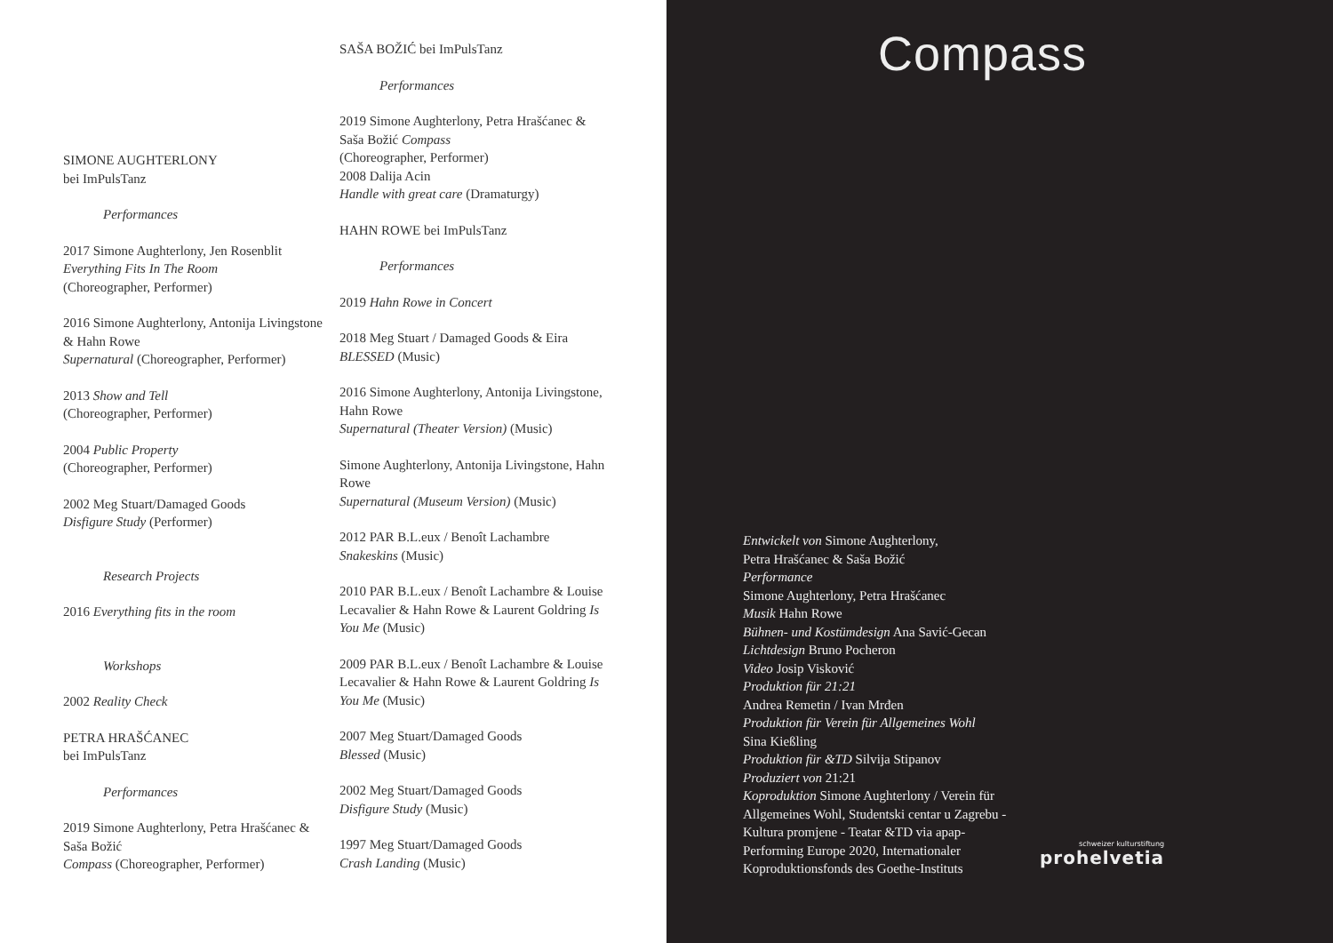SIMONE AUGHTERLONY
bei ImPulsTanz
Performances
2017 Simone Aughterlony, Jen Rosenblit
Everything Fits In The Room
(Choreographer, Performer)
2016 Simone Aughterlony, Antonija Livingstone & Hahn Rowe
Supernatural (Choreographer, Performer)
2013 Show and Tell
(Choreographer, Performer)
2004 Public Property
(Choreographer, Performer)
2002 Meg Stuart/Damaged Goods
Disfigure Study (Performer)
Research Projects
2016 Everything fits in the room
Workshops
2002 Reality Check
PETRA HRAŠĆANEC
bei ImPulsTanz
Performances
2019 Simone Aughterlony, Petra Hrašćanec & Saša Božić
Compass (Choreographer, Performer)
SAŠA BOŽIĆ bei ImPulsTanz
Performances
2019 Simone Aughterlony, Petra Hrašćanec & Saša Božić Compass
(Choreographer, Performer)
2008 Dalija Acin
Handle with great care (Dramaturgy)
HAHN ROWE bei ImPulsTanz
Performances
2019 Hahn Rowe in Concert
2018 Meg Stuart / Damaged Goods & Eira
BLESSED (Music)
2016 Simone Aughterlony, Antonija Livingstone, Hahn Rowe
Supernatural (Theater Version) (Music)
Simone Aughterlony, Antonija Livingstone, Hahn Rowe
Supernatural (Museum Version) (Music)
2012 PAR B.L.eux / Benoît Lachambre
Snakeskins (Music)
2010 PAR B.L.eux / Benoît Lachambre & Louise Lecavalier & Hahn Rowe & Laurent Goldring Is You Me (Music)
2009 PAR B.L.eux / Benoît Lachambre & Louise Lecavalier & Hahn Rowe & Laurent Goldring Is You Me (Music)
2007 Meg Stuart/Damaged Goods
Blessed (Music)
2002 Meg Stuart/Damaged Goods
Disfigure Study (Music)
1997 Meg Stuart/Damaged Goods
Crash Landing (Music)
Compass
Entwickelt von Simone Aughterlony,
Petra Hrašćanec & Saša Božić
Performance
Simone Aughterlony, Petra Hrašćanec
Musik Hahn Rowe
Bühnen- und Kostümdesign Ana Savić-Gecan
Lichtdesign Bruno Pocheron
Video Josip Visković
Produktion für 21:21
Andrea Remetin / Ivan Mrđen
Produktion für Verein für Allgemeines Wohl
Sina Kießling
Produktion für &TD Silvija Stipanov
Produziert von 21:21
Koproduktion Simone Aughterlony / Verein für Allgemeines Wohl, Studentski centar u Zagrebu - Kultura promjene - Teatar &TD via apap-Performing Europe 2020, Internationaler Koproduktionsfonds des Goethe-Instituts
schweizer kulturstiftung
prohelvetia